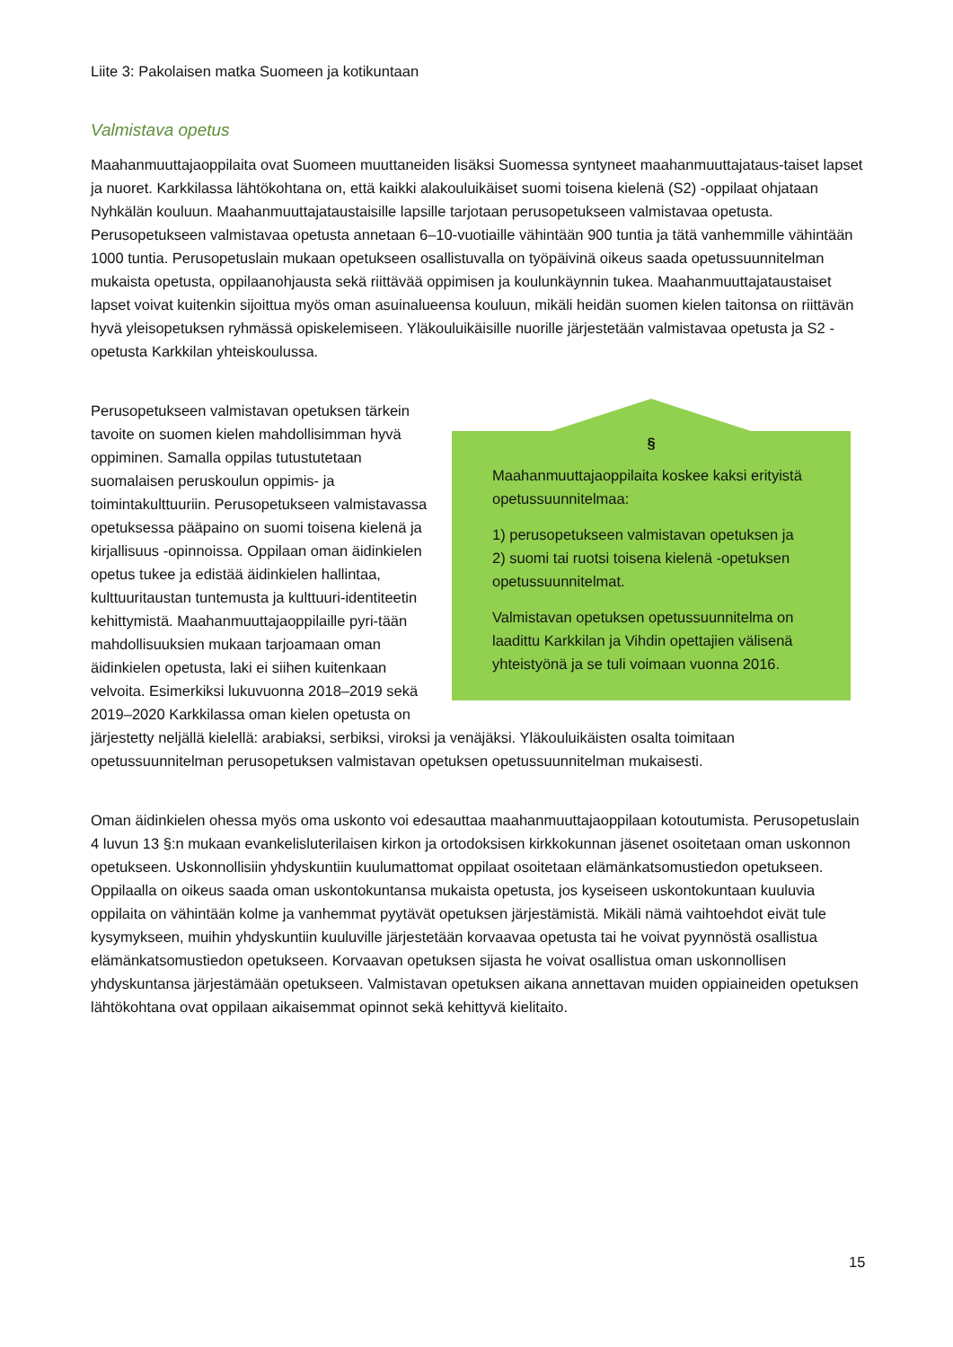Liite 3: Pakolaisen matka Suomeen ja kotikuntaan
Valmistava opetus
Maahanmuuttajaoppilaita ovat Suomeen muuttaneiden lisäksi Suomessa syntyneet maahanmuuttajataus-taiset lapset ja nuoret. Karkkilassa lähtökohtana on, että kaikki alakouluikäiset suomi toisena kielenä (S2) -oppilaat ohjataan Nyhkälän kouluun. Maahanmuuttajataustaisille lapsille tarjotaan perusopetukseen valmistavaa opetusta. Perusopetukseen valmistavaa opetusta annetaan 6–10-vuotiaille vähintään 900 tuntia ja tätä vanhemmille vähintään 1000 tuntia. Perusopetuslain mukaan opetukseen osallistuvalla on työpäivinä oikeus saada opetussuunnitelman mukaista opetusta, oppilaanohjausta sekä riittävää oppimisen ja koulunkäynnin tukea. Maahanmuuttajataustaiset lapset voivat kuitenkin sijoittua myös oman asuinalueensa kouluun, mikäli heidän suomen kielen taitonsa on riittävän hyvä yleisopetuksen ryhmässä opiskelemiseen. Yläkouluikäisille nuorille järjestetään valmistavaa opetusta ja S2 -opetusta Karkkilan yhteiskoulussa.
§
Maahanmuuttajaoppilaita koskee kaksi erityistä opetussuunnitelmaa:
1) perusopetukseen valmistavan opetuksen ja
2) suomi tai ruotsi toisena kielenä -opetuksen opetussuunnitelmat.
Valmistavan opetuksen opetussuunnitelma on laadittu Karkkilan ja Vihdin opettajien välisenä yhteistyönä ja se tuli voimaan vuonna 2016.
Perusopetukseen valmistavan opetuksen tärkein tavoite on suomen kielen mahdollisimman hyvä oppiminen. Samalla oppilas tutustutetaan suomalaisen peruskoulun oppimis- ja toimintakulttuuriin. Perusopetukseen valmistavassa opetuksessa pääpaino on suomi toisena kielenä ja kirjallisuus -opinnoissa. Oppilaan oman äidinkielen opetus tukee ja edistää äidinkielen hallintaa, kulttuuritaustan tuntemusta ja kulttuuri-identiteetin kehittymistä. Maahanmuuttajaoppilaille pyri-tään mahdollisuuksien mukaan tarjoamaan oman äidinkielen opetusta, laki ei siihen kuitenkaan velvoita. Esimerkiksi lukuvuonna 2018–2019 sekä 2019–2020 Karkkilassa oman kielen opetusta on järjestetty neljällä kielellä: arabiaksi, serbiksi, viroksi ja venäjäksi. Yläkouluikäisten osalta toimitaan opetussuunnitelman perusopetuksen valmistavan opetuksen opetussuunnitelman mukaisesti.
Oman äidinkielen ohessa myös oma uskonto voi edesauttaa maahanmuuttajaoppilaan kotoutumista. Perusopetuslain 4 luvun 13 §:n mukaan evankelisluterilaisen kirkon ja ortodoksisen kirkkokunnan jäsenet osoitetaan oman uskonnon opetukseen. Uskonnollisiin yhdyskuntiin kuulumattomat oppilaat osoitetaan elämänkatsomustiedon opetukseen. Oppilaalla on oikeus saada oman uskontokuntansa mukaista opetusta, jos kyseiseen uskontokuntaan kuuluvia oppilaita on vähintään kolme ja vanhemmat pyytävät opetuksen järjestämistä. Mikäli nämä vaihtoehdot eivät tule kysymykseen, muihin yhdyskuntiin kuuluville järjestetään korvaavaa opetusta tai he voivat pyynnöstä osallistua elämänkatsomustiedon opetukseen. Korvaavan opetuksen sijasta he voivat osallistua oman uskonnollisen yhdyskuntansa järjestämään opetukseen. Valmistavan opetuksen aikana annettavan muiden oppiaineiden opetuksen lähtökohtana ovat oppilaan aikaisemmat opinnot sekä kehittyvä kielitaito.
15